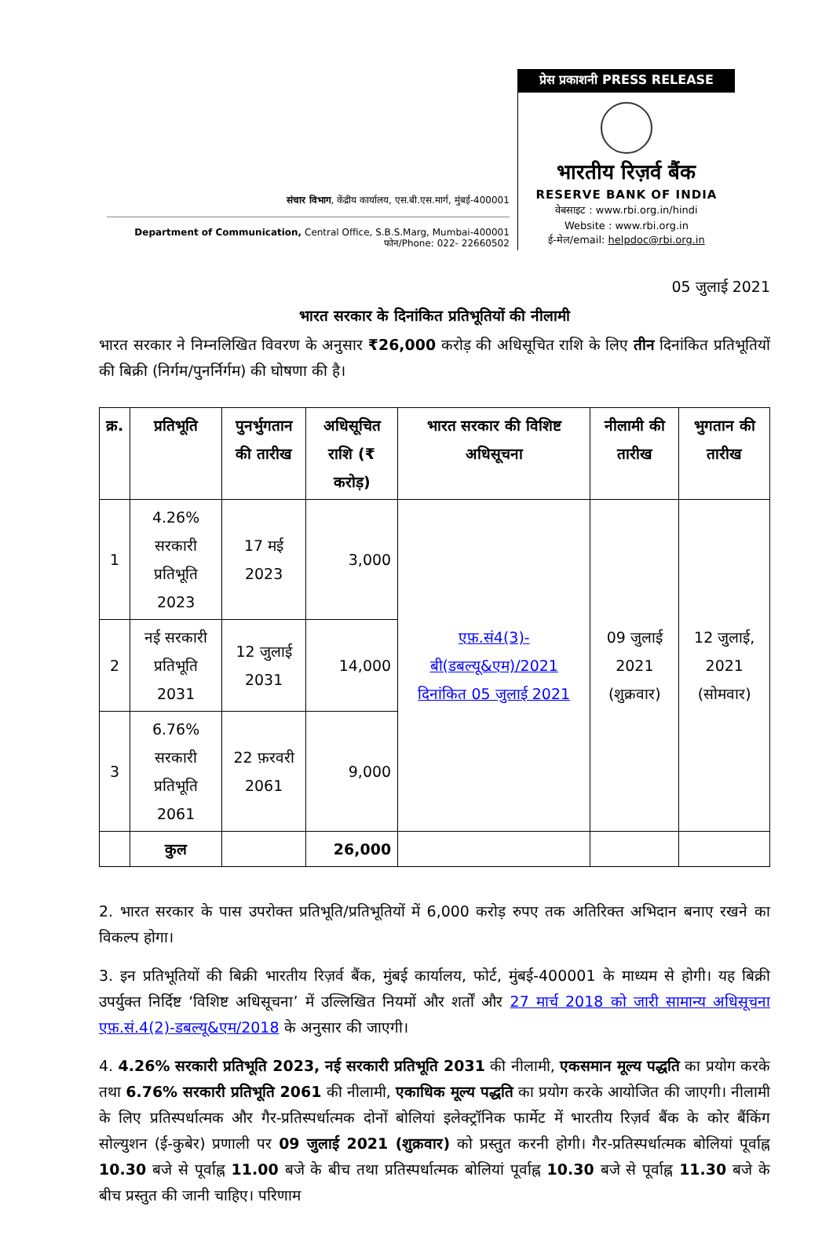संचार विभाग, केंद्रीय कार्यालय, एस.बी.एस.मार्ग, मुंबई-400001
Department of Communication, Central Office, S.B.S.Marg, Mumbai-400001
फोन/Phone: 022- 22660502
प्रेस प्रकाशनी PRESS RELEASE
भारतीय रिज़र्व बैंक
RESERVE BANK OF INDIA
वेबसाइट : www.rbi.org.in/hindi
Website : www.rbi.org.in
ई-मेल/email: helpdoc@rbi.org.in
05 जुलाई 2021
भारत सरकार के दिनांकित प्रतिभूतियों की नीलामी
भारत सरकार ने निम्नलिखित विवरण के अनुसार ₹26,000 करोड़ की अधिसूचित राशि के लिए तीन दिनांकित प्रतिभूतियों की बिक्री (निर्गम/पुनर्निर्गम) की घोषणा की है।
| क्र. | प्रतिभूति | पुनर्भुगतान की तारीख | अधिसूचित राशि (₹ करोड़) | भारत सरकार की विशिष्ट अधिसूचना | नीलामी की तारीख | भुगतान की तारीख |
| --- | --- | --- | --- | --- | --- | --- |
| 1 | 4.26% सरकारी प्रतिभूति 2023 | 17 मई 2023 | 3,000 | एफ़.सं4(3)-बी(डबल्यू&एम)/2021 दिनांकित 05 जुलाई 2021 | 09 जुलाई 2021 (शुक्रवार) | 12 जुलाई, 2021 (सोमवार) |
| 2 | नई सरकारी प्रतिभूति 2031 | 12 जुलाई 2031 | 14,000 | | | |
| 3 | 6.76% सरकारी प्रतिभूति 2061 | 22 फ़रवरी 2061 | 9,000 | | | |
| | कुल | | 26,000 | | | |
2. भारत सरकार के पास उपरोक्त प्रतिभूति/प्रतिभूतियों में 6,000 करोड़ रुपए तक अतिरिक्त अभिदान बनाए रखने का विकल्प होगा।
3. इन प्रतिभूतियों की बिक्री भारतीय रिज़र्व बैंक, मुंबई कार्यालय, फोर्ट, मुंबई-400001 के माध्यम से होगी। यह बिक्री उपर्युक्त निर्दिष्ट ‘विशिष्ट अधिसूचना’ में उल्लिखित नियमों और शर्तों और 27 मार्च 2018 को जारी सामान्य अधिसूचना एफ़.सं.4(2)-डबल्यू&एम/2018 के अनुसार की जाएगी।
4. 4.26% सरकारी प्रतिभूति 2023, नई सरकारी प्रतिभूति 2031 की नीलामी, एकसमान मूल्य पद्धति का प्रयोग करके तथा 6.76% सरकारी प्रतिभूति 2061 की नीलामी, एकाधिक मूल्य पद्धति का प्रयोग करके आयोजित की जाएगी। नीलामी के लिए प्रतिस्पर्धात्मक और गैर-प्रतिस्पर्धात्मक दोनों बोलियां इलेक्ट्रॉनिक फार्मेट में भारतीय रिज़र्व बैंक के कोर बैंकिंग सोल्युशन (ई-कुबेर) प्रणाली पर 09 जुलाई 2021 (शुक्रवार) को प्रस्तुत करनी होगी। गैर-प्रतिस्पर्धात्मक बोलियां पूर्वाह्न 10.30 बजे से पूर्वाह्न 11.00 बजे के बीच तथा प्रतिस्पर्धात्मक बोलियां पूर्वाह्न 10.30 बजे से पूर्वाह्न 11.30 बजे के बीच प्रस्तुत की जानी चाहिए। परिणाम